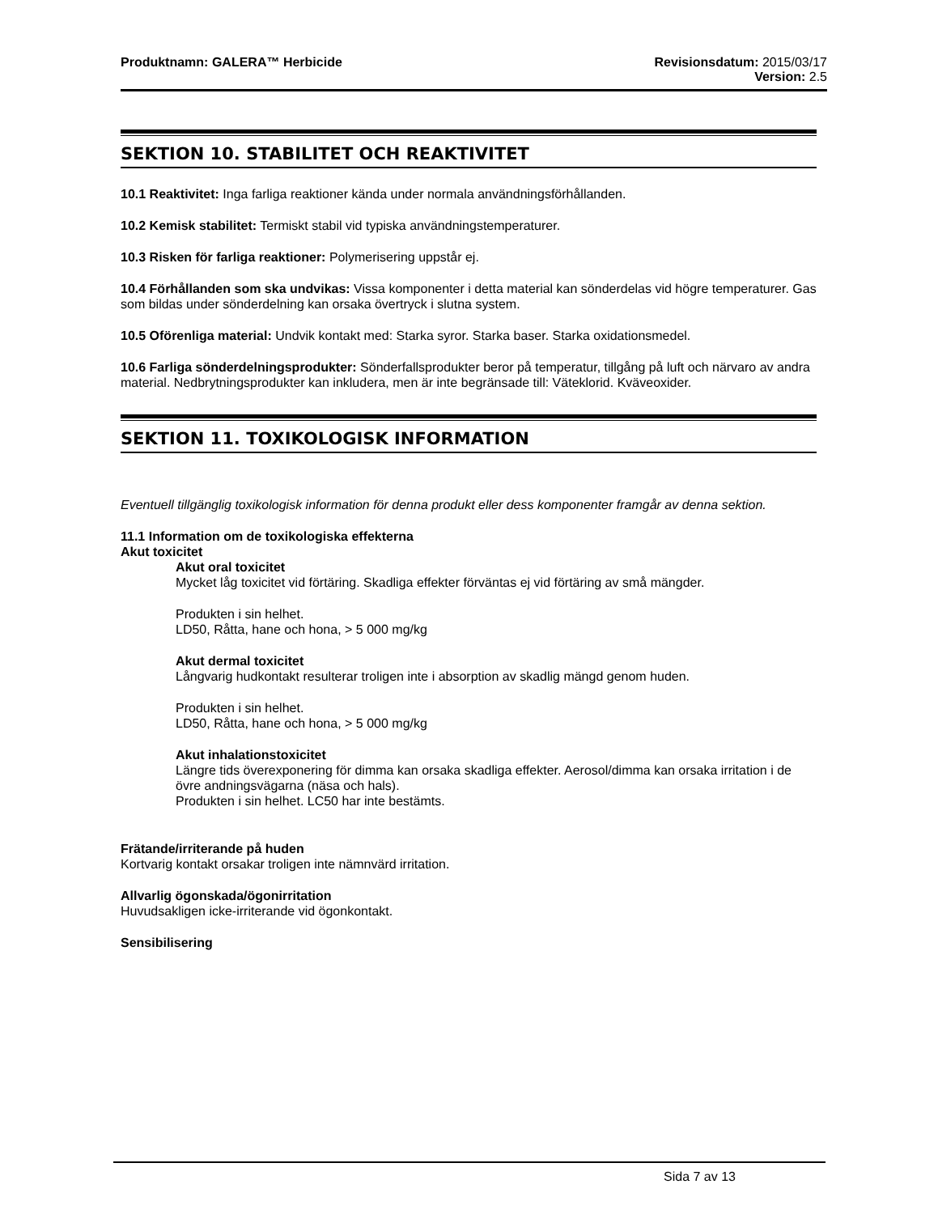Produktnamn: GALERA™ Herbicide Revisionsdatum: 2015/03/17
Version: 2.5
SEKTION 10. STABILITET OCH REAKTIVITET
10.1 Reaktivitet: Inga farliga reaktioner kända under normala användningsförhållanden.
10.2 Kemisk stabilitet: Termiskt stabil vid typiska användningstemperaturer.
10.3 Risken för farliga reaktioner: Polymerisering uppstår ej.
10.4 Förhållanden som ska undvikas: Vissa komponenter i detta material kan sönderdelas vid högre temperaturer. Gas som bildas under sönderdelning kan orsaka övertryck i slutna system.
10.5 Oförenliga material: Undvik kontakt med: Starka syror. Starka baser. Starka oxidationsmedel.
10.6 Farliga sönderdelningsprodukter: Sönderfallsprodukter beror på temperatur, tillgång på luft och närvaro av andra material. Nedbrytningsprodukter kan inkludera, men är inte begränsade till: Väteklorid. Kväveoxider.
SEKTION 11. TOXIKOLOGISK INFORMATION
Eventuell tillgänglig toxikologisk information för denna produkt eller dess komponenter framgår av denna sektion.
11.1 Information om de toxikologiska effekterna
Akut toxicitet
Akut oral toxicitet
Mycket låg toxicitet vid förtäring. Skadliga effekter förväntas ej vid förtäring av små mängder.
Produkten i sin helhet.
LD50, Råtta, hane och hona, > 5 000 mg/kg
Akut dermal toxicitet
Långvarig hudkontakt resulterar troligen inte i absorption av skadlig mängd genom huden.
Produkten i sin helhet.
LD50, Råtta, hane och hona, > 5 000 mg/kg
Akut inhalationstoxicitet
Längre tids överexponering för dimma kan orsaka skadliga effekter. Aerosol/dimma kan orsaka irritation i de övre andningsvägarna (näsa och hals).
Produkten i sin helhet. LC50 har inte bestämts.
Frätande/irriterande på huden
Kortvarig kontakt orsakar troligen inte nämnvärd irritation.
Allvarlig ögonskada/ögonirritation
Huvudsakligen icke-irriterande vid ögonkontakt.
Sensibilisering
Sida 7 av 13